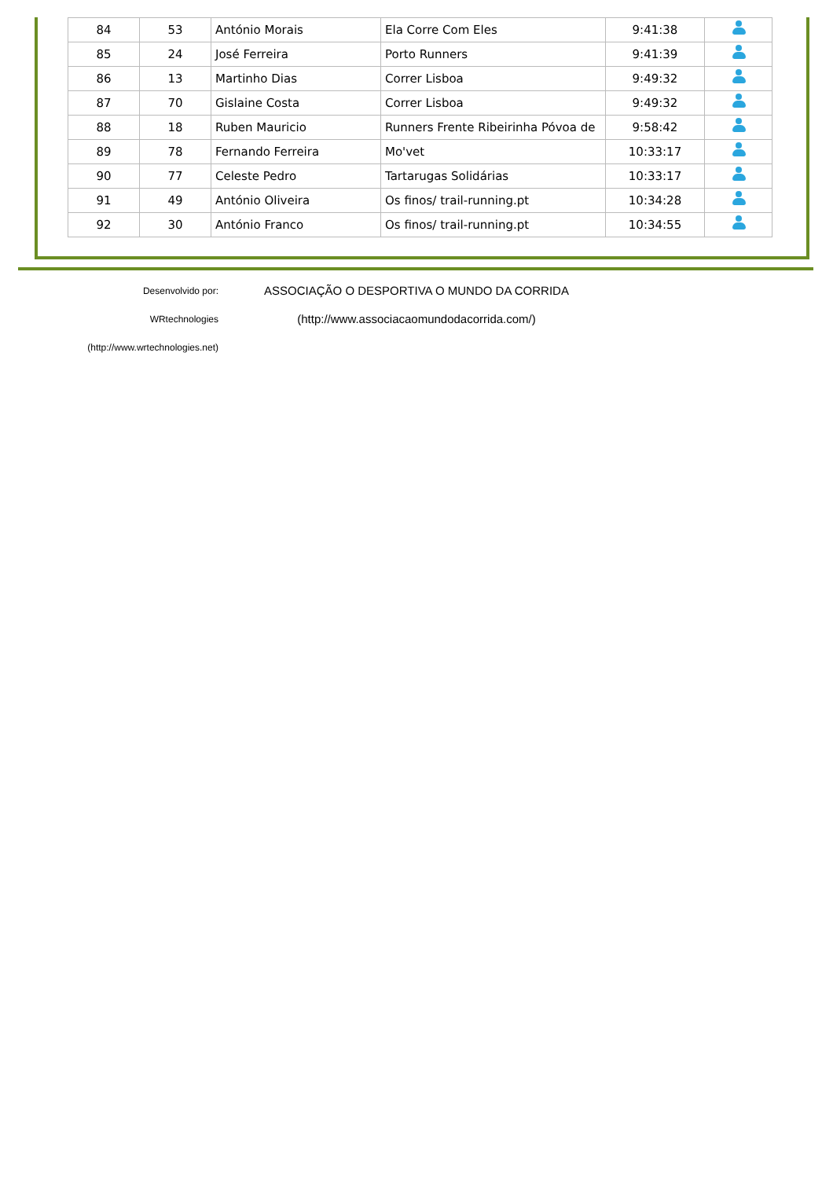| 84 | 53 | António Morais | Ela Corre Com Eles | 9:41:38 | |
| 85 | 24 | José Ferreira | Porto Runners | 9:41:39 | |
| 86 | 13 | Martinho Dias | Correr Lisboa | 9:49:32 | |
| 87 | 70 | Gislaine Costa | Correr Lisboa | 9:49:32 | |
| 88 | 18 | Ruben Mauricio | Runners Frente Ribeirinha Póvoa de | 9:58:42 | |
| 89 | 78 | Fernando Ferreira | Mo'vet | 10:33:17 | |
| 90 | 77 | Celeste Pedro | Tartarugas Solidárias | 10:33:17 | |
| 91 | 49 | António Oliveira | Os finos/ trail-running.pt | 10:34:28 | |
| 92 | 30 | António Franco | Os finos/ trail-running.pt | 10:34:55 | |
Desenvolvido por: WRtechnologies
(http://www.wrtechnologies.net)
ASSOCIAÇÃO O DESPORTIVA O MUNDO DA CORRIDA
(http://www.associacaomundodacorrida.com/)